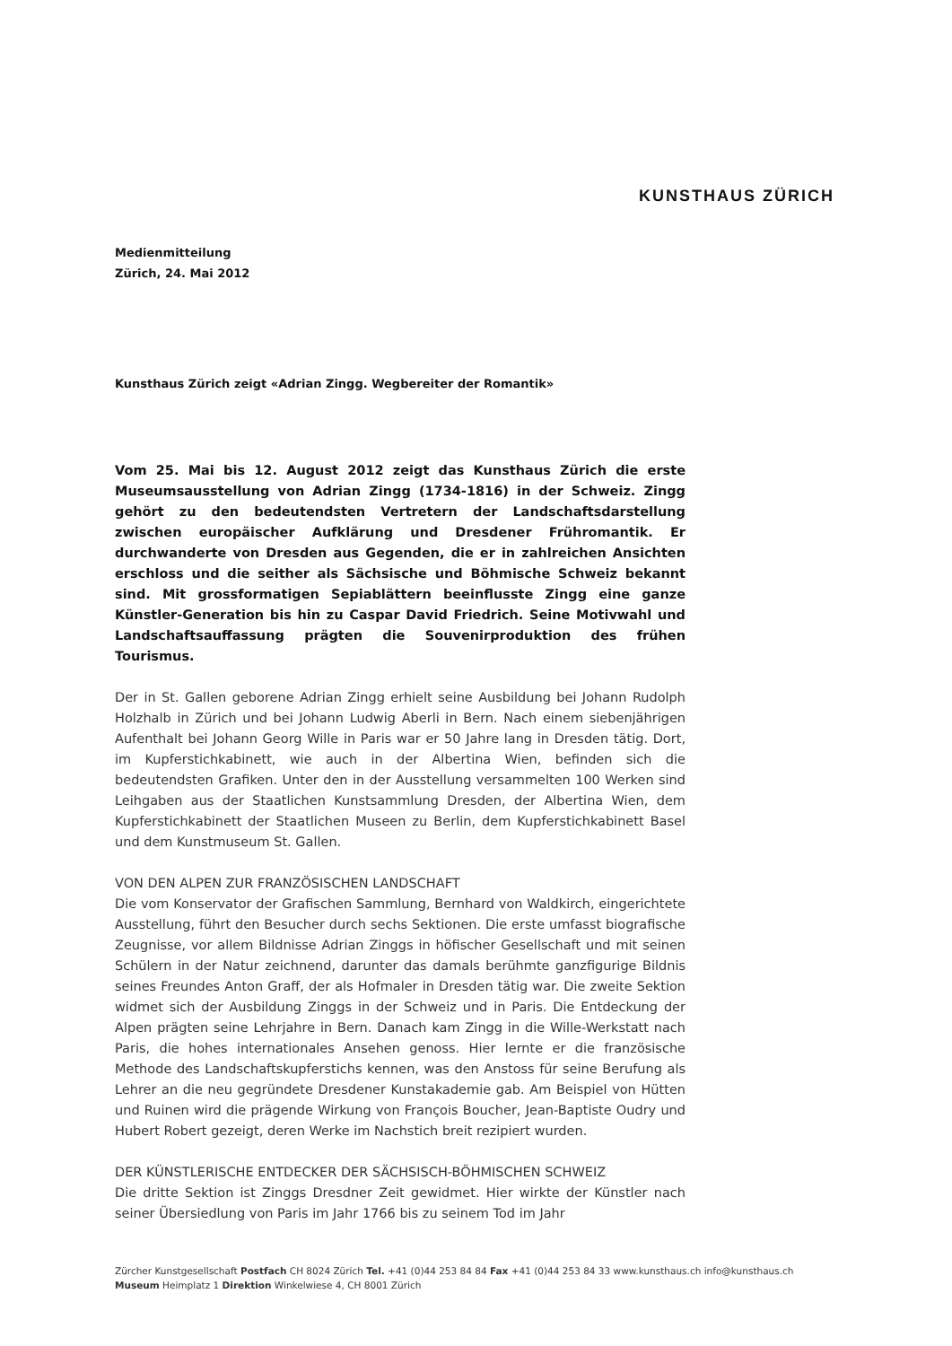KUNSTHAUS ZÜRICH
Medienmitteilung
Zürich, 24. Mai 2012
Kunsthaus Zürich zeigt «Adrian Zingg. Wegbereiter der Romantik»
Vom 25. Mai bis 12. August 2012 zeigt das Kunsthaus Zürich die erste Museumsausstellung von Adrian Zingg (1734-1816) in der Schweiz. Zingg gehört zu den bedeutendsten Vertretern der Landschaftsdarstellung zwischen europäischer Aufklärung und Dresdener Frühromantik. Er durchwanderte von Dresden aus Gegenden, die er in zahlreichen Ansichten erschloss und die seither als Sächsische und Böhmische Schweiz bekannt sind. Mit grossformatigen Sepiablättern beeinflusste Zingg eine ganze Künstler-Generation bis hin zu Caspar David Friedrich. Seine Motivwahl und Landschaftsauffassung prägten die Souvenirproduktion des frühen Tourismus.
Der in St. Gallen geborene Adrian Zingg erhielt seine Ausbildung bei Johann Rudolph Holzhalb in Zürich und bei Johann Ludwig Aberli in Bern. Nach einem siebenjährigen Aufenthalt bei Johann Georg Wille in Paris war er 50 Jahre lang in Dresden tätig. Dort, im Kupferstichkabinett, wie auch in der Albertina Wien, befinden sich die bedeutendsten Grafiken. Unter den in der Ausstellung versammelten 100 Werken sind Leihgaben aus der Staatlichen Kunstsammlung Dresden, der Albertina Wien, dem Kupferstichkabinett der Staatlichen Museen zu Berlin, dem Kupferstichkabinett Basel und dem Kunstmuseum St. Gallen.
VON DEN ALPEN ZUR FRANZÖSISCHEN LANDSCHAFT
Die vom Konservator der Grafischen Sammlung, Bernhard von Waldkirch, eingerichtete Ausstellung, führt den Besucher durch sechs Sektionen. Die erste umfasst biografische Zeugnisse, vor allem Bildnisse Adrian Zinggs in höfischer Gesellschaft und mit seinen Schülern in der Natur zeichnend, darunter das damals berühmte ganzfigurige Bildnis seines Freundes Anton Graff, der als Hofmaler in Dresden tätig war. Die zweite Sektion widmet sich der Ausbildung Zinggs in der Schweiz und in Paris. Die Entdeckung der Alpen prägten seine Lehrjahre in Bern. Danach kam Zingg in die Wille-Werkstatt nach Paris, die hohes internationales Ansehen genoss. Hier lernte er die französische Methode des Landschaftskupferstichs kennen, was den Anstoss für seine Berufung als Lehrer an die neu gegründete Dresdener Kunstakademie gab. Am Beispiel von Hütten und Ruinen wird die prägende Wirkung von François Boucher, Jean-Baptiste Oudry und Hubert Robert gezeigt, deren Werke im Nachstich breit rezipiert wurden.
DER KÜNSTLERISCHE ENTDECKER DER SÄCHSISCH-BÖHMISCHEN SCHWEIZ
Die dritte Sektion ist Zinggs Dresdner Zeit gewidmet. Hier wirkte der Künstler nach seiner Übersiedlung von Paris im Jahr 1766 bis zu seinem Tod im Jahr
Zürcher Kunstgesellschaft Postfach CH 8024 Zürich Tel. +41 (0)44 253 84 84 Fax +41 (0)44 253 84 33 www.kunsthaus.ch info@kunsthaus.ch
Museum Heimplatz 1 Direktion Winkelwiese 4, CH 8001 Zürich